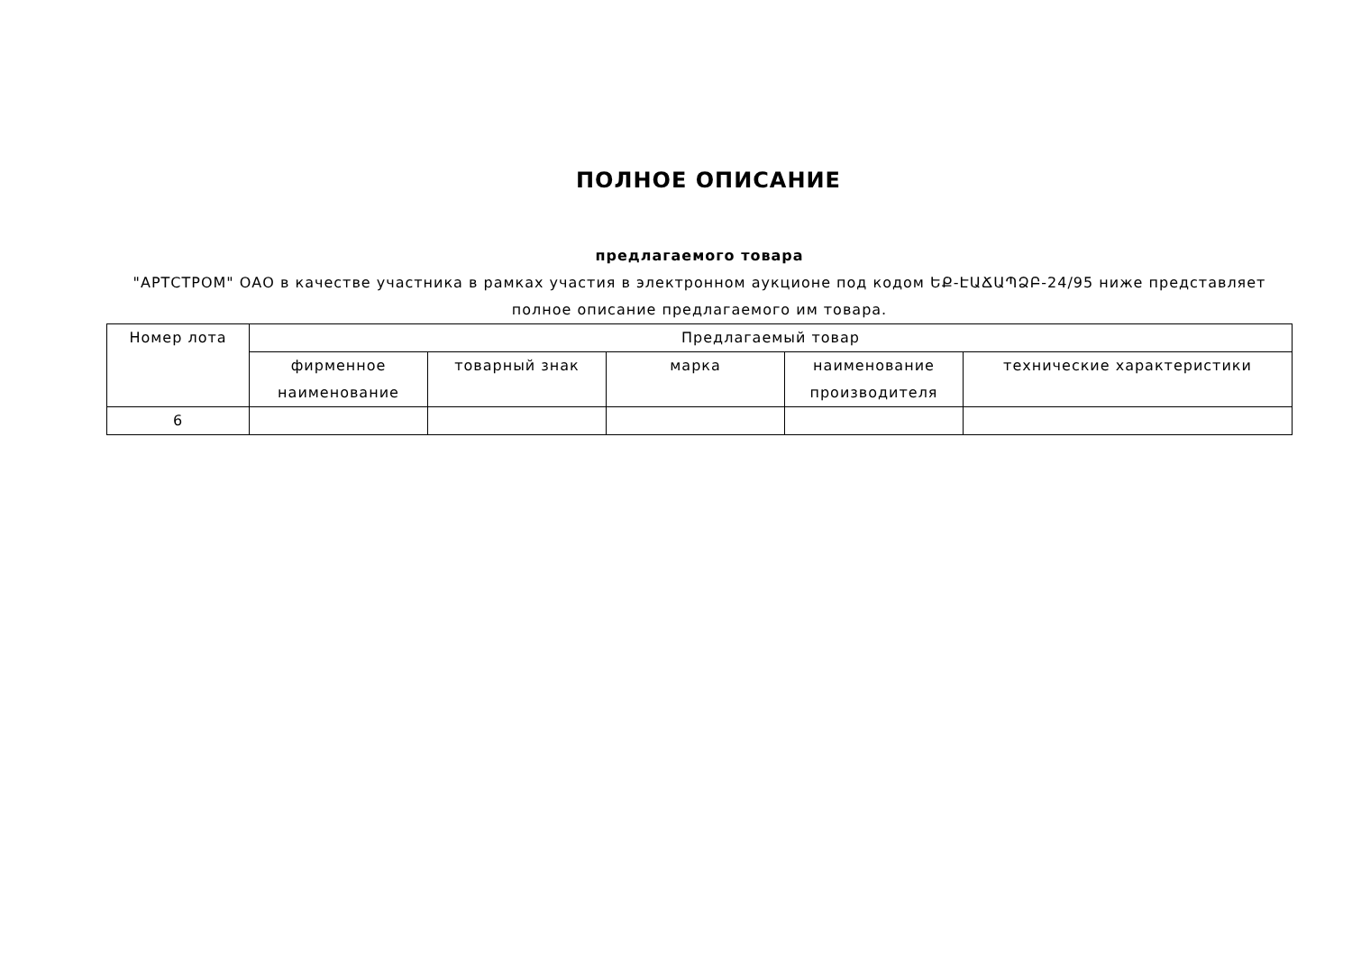ПОЛНОЕ ОПИСАНИЕ
предлагаемого товара
"АРТСТРОМ" ОАО в качестве участника в рамках участия в электронном аукционе под кодом ԵՔ-ԷԱՃԱՊՁԲ-24/95 ниже представляет полное описание предлагаемого им товара.
| Номер лота | Предлагаемый товар | | | | |
| --- | --- | --- | --- | --- | --- |
| | фирменное наименование | товарный знак | марка | наименование производителя | технические характеристики |
| 6 | | | | | |